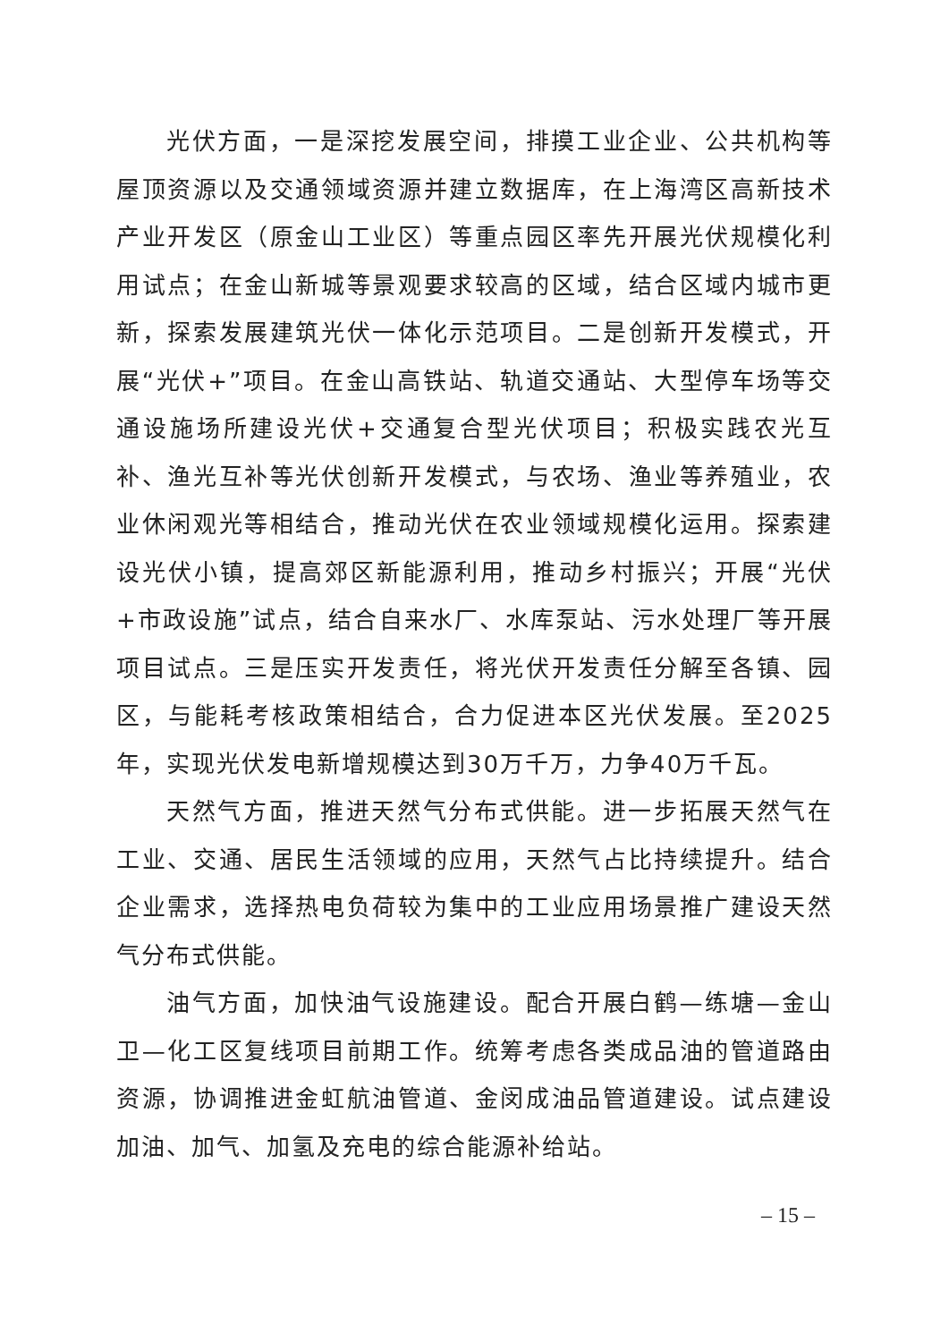光伏方面，一是深挖发展空间，排摸工业企业、公共机构等屋顶资源以及交通领域资源并建立数据库，在上海湾区高新技术产业开发区（原金山工业区）等重点园区率先开展光伏规模化利用试点；在金山新城等景观要求较高的区域，结合区域内城市更新，探索发展建筑光伏一体化示范项目。二是创新开发模式，开展“光伏+”项目。在金山高铁站、轨道交通站、大型停车场等交通设施场所建设光伏+交通复合型光伏项目；积极实践农光互补、渔光互补等光伏创新开发模式，与农场、渔业等养殖业，农业休闲观光等相结合，推动光伏在农业领域规模化运用。探索建设光伏小镇，提高郊区新能源利用，推动乡村振兴；开展“光伏+市政设施”试点，结合自来水厂、水库泵站、污水处理厂等开展项目试点。三是压实开发责任，将光伏开发责任分解至各镇、园区，与能耗考核政策相结合，合力促进本区光伏发展。至2025年，实现光伏发电新增规模达到30万千万，力争40万千瓦。
天然气方面，推进天然气分布式供能。进一步拓展天然气在工业、交通、居民生活领域的应用，天然气占比持续提升。结合企业需求，选择热电负荷较为集中的工业应用场景推广建设天然气分布式供能。
油气方面，加快油气设施建设。配合开展白鹤—练塘—金山卫—化工区复线项目前期工作。统筹考虑各类成品油的管道路由资源，协调推进金虹航油管道、金闵成油品管道建设。试点建设加油、加气、加氢及充电的综合能源补给站。
– 15 –